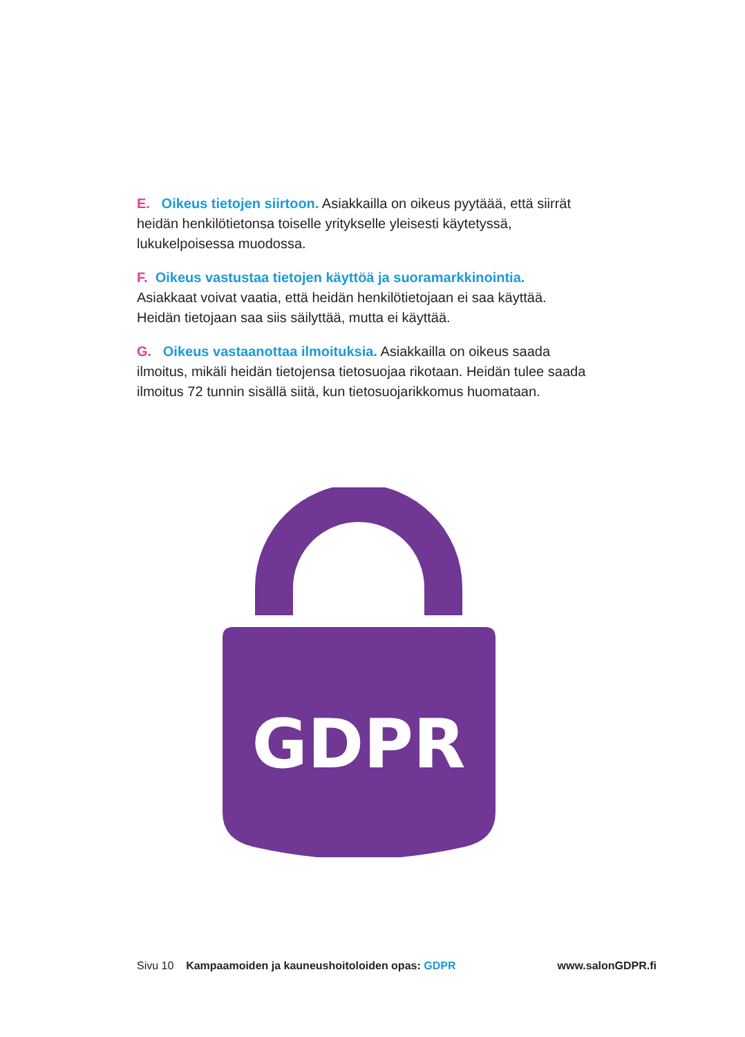E. Oikeus tietojen siirtoon. Asiakkailla on oikeus pyytäää, että siirrät heidän henkilötietonsa toiselle yritykselle yleisesti käytetyssä, lukukelpoisessa muodossa.
F. Oikeus vastustaa tietojen käyttöä ja suoramarkkinointia. Asiakkaat voivat vaatia, että heidän henkilötietojaan ei saa käyttää. Heidän tietojaan saa siis säilyttää, mutta ei käyttää.
G. Oikeus vastaanottaa ilmoituksia. Asiakkailla on oikeus saada ilmoitus, mikäli heidän tietojensa tietosuojaa rikotaan. Heidän tulee saada ilmoitus 72 tunnin sisällä siitä, kun tietosuojarikkomus huomataan.
GDPR
Sivu 10 Kampaamoiden ja kauneushoitoloiden opas: GDPR www.salonGDPR.fi